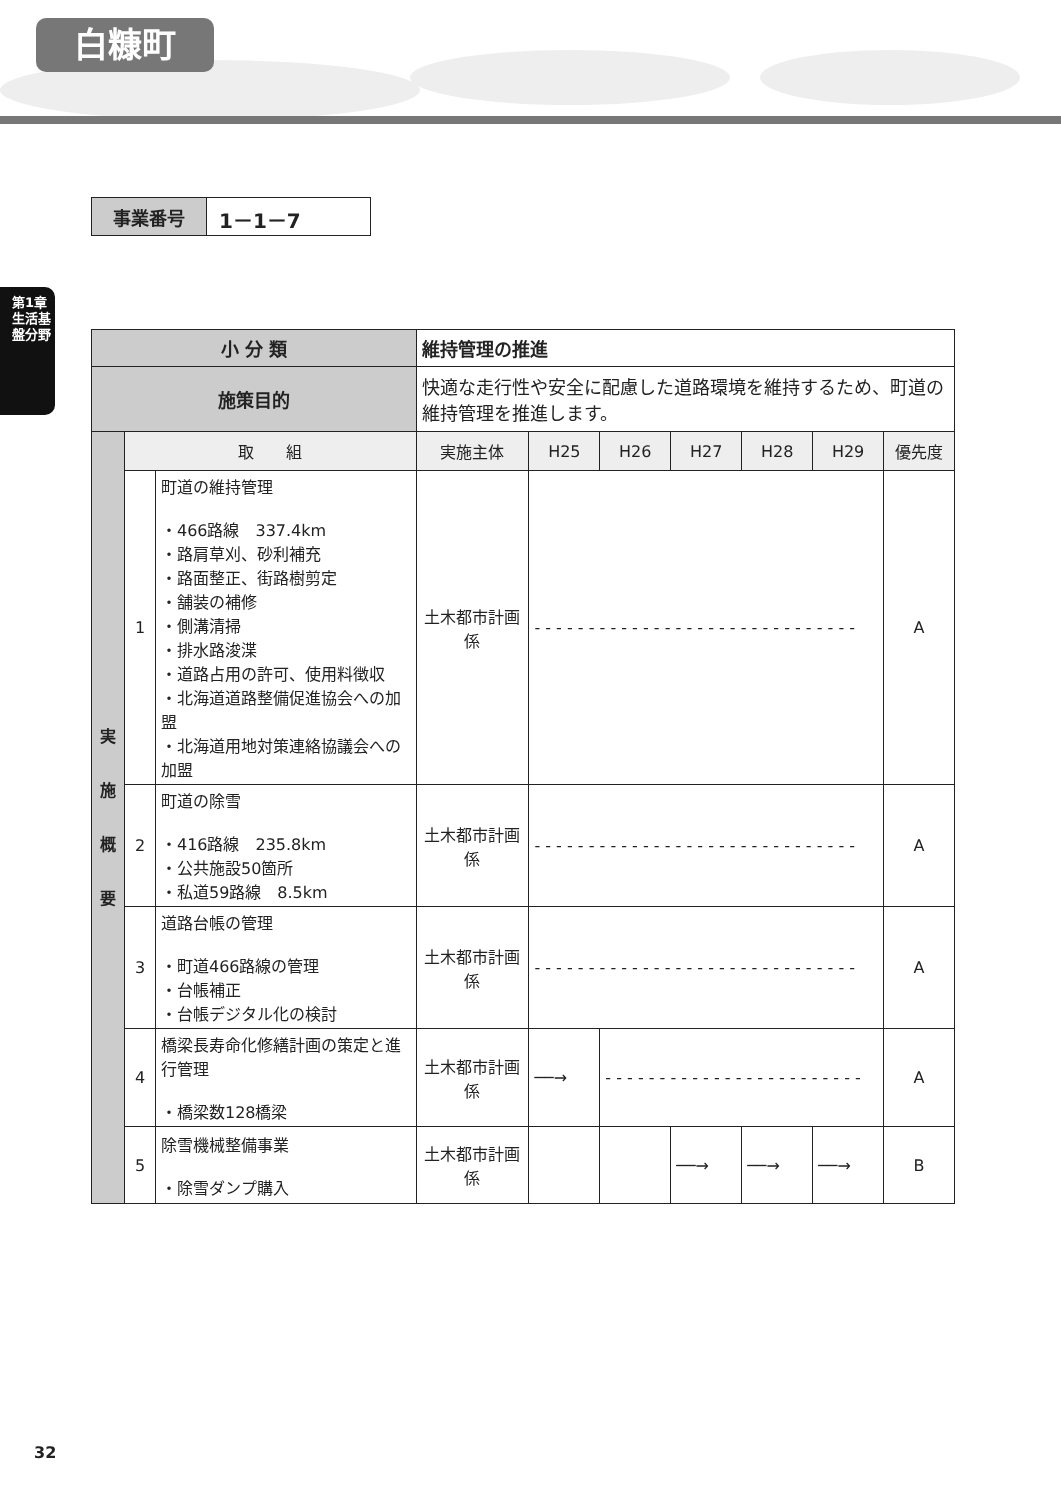白糠町
第1章
生活基盤分野
| 事業番号 | 1－1－7 |
| 小 分 類 | | | 維持管理の推進 | | | | | | |
| 施策目的 | | | 快適な走行性や安全に配慮した道路環境を維持するため、町道の維持管理を推進します。 | | | | | | |
| 実 施 概 要 | 取 組 | | 実施主体 | H25 | H26 | H27 | H28 | H29 | 優先度 |
| | 1 | 町道の維持管理 ・466路線 337.4km ・路肩草刈、砂利補充 ・路面整正、街路樹剪定 ・舗装の補修 ・側溝清掃 ・排水路浚渫 ・道路占用の許可、使用料徴収 ・北海道道路整備促進協会への加盟 ・北海道用地対策連絡協議会への加盟 | 土木都市計画係 | - - - - - - - - - - - - - - - - - - - - - - - - - - - - - - | | | | | A |
| | 2 | 町道の除雪 ・416路線 235.8km ・公共施設50箇所 ・私道59路線 8.5km | 土木都市計画係 | - - - - - - - - - - - - - - - - - - - - - - - - - - - - - - | | | | | A |
| | 3 | 道路台帳の管理 ・町道466路線の管理 ・台帳補正 ・台帳デジタル化の検討 | 土木都市計画係 | - - - - - - - - - - - - - - - - - - - - - - - - - - - - - - | | | | | A |
| | 4 | 橋梁長寿命化修繕計画の策定と進行管理 ・橋梁数128橋梁 | 土木都市計画係 | ──→ | - - - - - - - - - - - - - - - - - - - - - - - - | | | | A |
| | 5 | 除雪機械整備事業 ・除雪ダンプ購入 | 土木都市計画係 | | | ──→ | ──→ | ──→ | B |
32